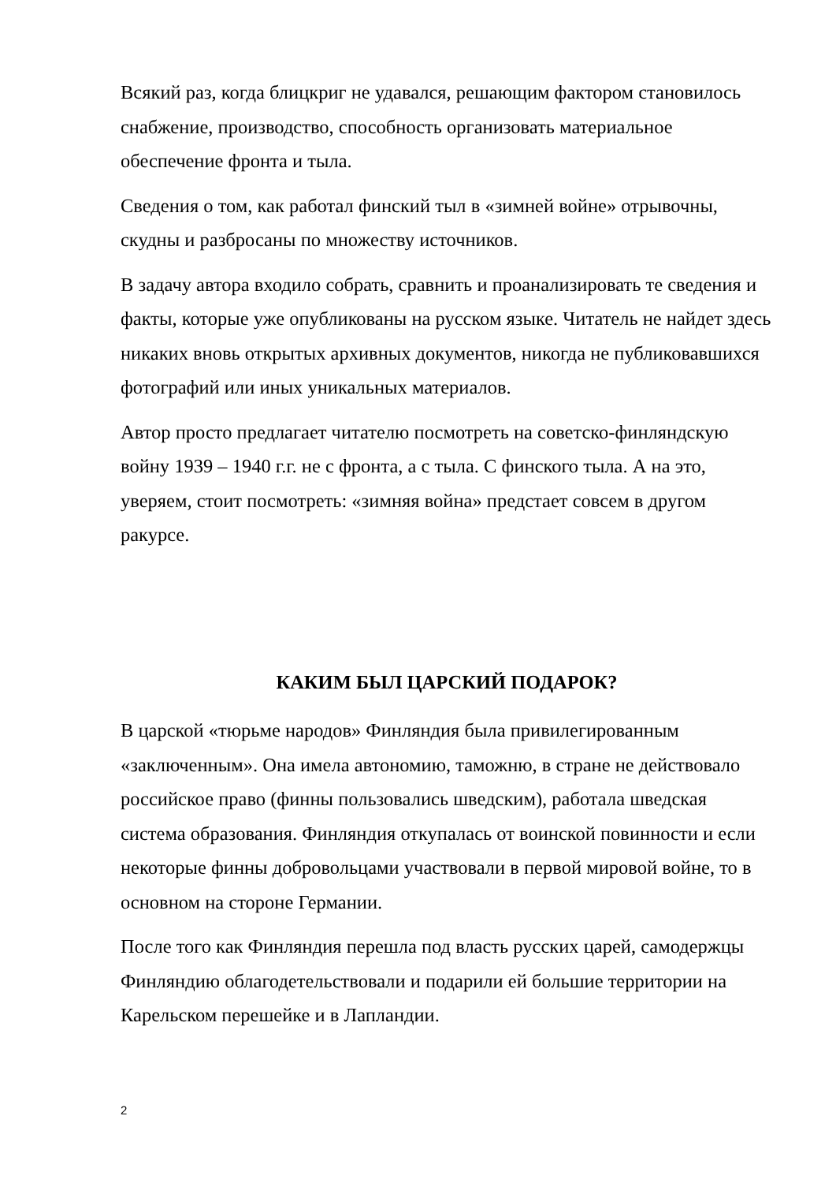Всякий раз, когда блицкриг не удавался, решающим фактором становилось снабжение, производство, способность организовать материальное обеспечение фронта и тыла.
Сведения о том, как работал финский тыл в «зимней войне» отрывочны, скудны и разбросаны по множеству источников.
В задачу автора входило собрать, сравнить и проанализировать те сведения и факты, которые уже опубликованы на русском языке. Читатель не найдет здесь никаких вновь открытых архивных документов, никогда не публиковавшихся фотографий или иных уникальных материалов.
Автор просто предлагает читателю посмотреть на советско-финляндскую войну 1939 – 1940 г.г. не с фронта, а с тыла. С финского тыла. А на это, уверяем, стоит посмотреть: «зимняя война» предстает совсем в другом ракурсе.
КАКИМ БЫЛ ЦАРСКИЙ ПОДАРОК?
В царской «тюрьме народов» Финляндия была привилегированным «заключенным». Она имела автономию, таможню, в стране не действовало российское право (финны пользовались шведским), работала шведская система образования. Финляндия откупалась от воинской повинности и если некоторые финны добровольцами участвовали в первой мировой войне, то в основном на стороне Германии.
После того как Финляндия перешла под власть русских царей, самодержцы Финляндию облагодетельствовали и подарили ей большие территории на Карельском перешейке и в Лапландии.
2